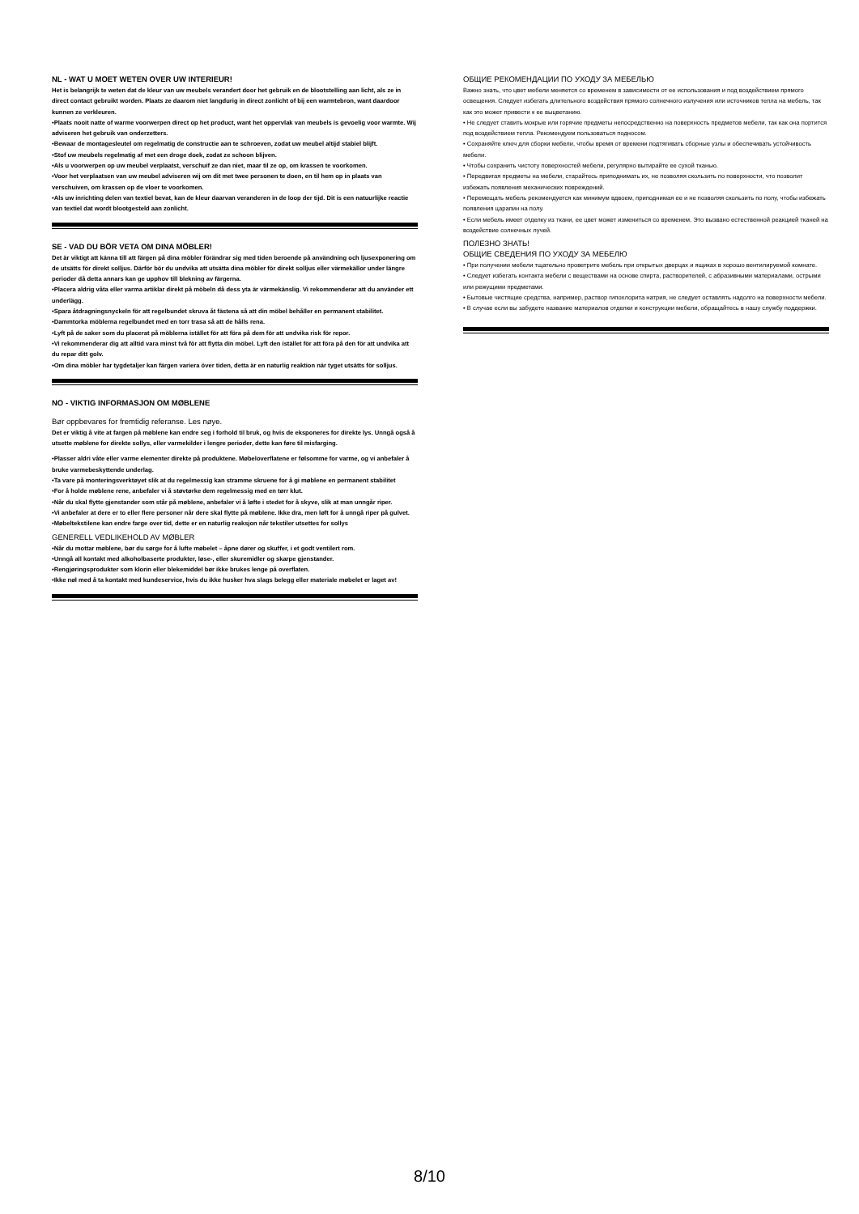NL - WAT U MOET WETEN OVER UW INTERIEUR!
Het is belangrijk te weten dat de kleur van uw meubels verandert door het gebruik en de blootstelling aan licht, als ze in direct contact gebruikt worden. Plaats ze daarom niet langdurig in direct zonlicht of bij een warmtebron, want daardoor kunnen ze verkleuren.
•Plaats nooit natte of warme voorwerpen direct op het product, want het oppervlak van meubels is gevoelig voor warmte. Wij adviseren het gebruik van onderzetters.
•Bewaar de montagesleutel om regelmatig de constructie aan te schroeven, zodat uw meubel altijd stabiel blijft.
•Stof uw meubels regelmatig af met een droge doek, zodat ze schoon blijven.
•Als u voorwerpen op uw meubel verplaatst, verschuif ze dan niet, maar til ze op, om krassen te voorkomen.
•Voor het verplaatsen van uw meubel adviseren wij om dit met twee personen te doen, en til hem op in plaats van verschuiven, om krassen op de vloer te voorkomen.
•Als uw inrichting delen van textiel bevat, kan de kleur daarvan veranderen in de loop der tijd. Dit is een natuurlijke reactie van textiel dat wordt blootgesteld aan zonlicht.
SE - VAD DU BÖR VETA OM DINA MÖBLER!
Det är viktigt att känna till att färgen på dina möbler förändrar sig med tiden beroende på användning och ljusexponering om de utsätts för direkt solljus. Därför bör du undvika att utsätta dina möbler för direkt solljus eller värmekällor under längre perioder då detta annars kan ge upphov till blekning av färgerna.
•Placera aldrig våta eller varma artiklar direkt på möbeln då dess yta är värmekänslig. Vi rekommenderar att du använder ett underlägg.
•Spara åtdragningsnyckeln för att regelbundet skruva åt fästena så att din möbel behåller en permanent stabilitet.
•Dammtorka möblerna regelbundet med en torr trasa så att de hålls rena.
•Lyft på de saker som du placerat på möblerna istället för att föra på dem för att undvika risk för repor.
•Vi rekommenderar dig att alltid vara minst två för att flytta din möbel. Lyft den istället för att föra på den för att undvika att du repar ditt golv.
•Om dina möbler har tygdetaljer kan färgen variera över tiden, detta är en naturlig reaktion när tyget utsätts för solljus.
NO - VIKTIG INFORMASJON OM MØBLENE
Bør oppbevares for fremtidig referanse. Les nøye.
Det er viktig å vite at fargen på møblene kan endre seg i forhold til bruk, og hvis de eksponeres for direkte lys. Unngå også å utsette møblene for direkte sollys, eller varmekilder i lengre perioder, dette kan føre til misfarging.
•Plasser aldri våte eller varme elementer direkte på produktene. Møbeloverflatene er følsomme for varme, og vi anbefaler å bruke varmebeskyttende underlag.
•Ta vare på monteringsverktøyet slik at du regelmessig kan stramme skruene for å gi møblene en permanent stabilitet
•For å holde møblene rene, anbefaler vi å støvtørke dem regelmessig med en tørr klut.
•Når du skal flytte gjenstander som står på møblene, anbefaler vi å løfte i stedet for å skyve, slik at man unngår riper.
•Vi anbefaler at dere er to eller flere personer når dere skal flytte på møblene. Ikke dra, men løft for å unngå riper på gulvet.
•Møbeltekstilene kan endre farge over tid, dette er en naturlig reaksjon når tekstiler utsettes for sollys
GENERELL VEDLIKEHOLD AV MØBLER
•Når du mottar møblene, bør du sørge for å lufte møbelet – åpne dører og skuffer, i et godt ventilert rom.
•Unngå all kontakt med alkoholbaserte produkter, løse-, eller skuremidler og skarpe gjenstander.
•Rengjøringsprodukter som klorin eller blekemiddel bør ikke brukes lenge på overflaten.
•Ikke nøl med å ta kontakt med kundeservice, hvis du ikke husker hva slags belegg eller materiale møbelet er laget av!
ОБЩИЕ РЕКОМЕНДАЦИИ ПО УХОДУ ЗА МЕБЕЛЬЮ
Важно знать, что цвет мебели меняется со временем в зависимости от ее использования и под воздействием прямого освещения. Следует избегать длительного воздействия прямого солнечного излучения или источников тепла на мебель, так как это может привести к ее выцветанию.
• Не следует ставить мокрые или горячие предметы непосредственно на поверхность предметов мебели, так как она портится под воздействием тепла. Рекомендуем пользоваться подносом.
• Сохраняйте ключ для сборки мебели, чтобы время от времени подтягивать сборные узлы и обеспечивать устойчивость мебели.
• Чтобы сохранить чистоту поверхностей мебели, регулярно вытирайте ее сухой тканью.
• Передвигая предметы на мебели, старайтесь приподнимать их, не позволяя скользить по поверхности, что позволит избежать появления механических повреждений.
• Перемещать мебель рекомендуется как минимум вдвоем, приподнимая ее и не позволяя скользить по полу, чтобы избежать появления царапин на полу.
• Если мебель имеет отделку из ткани, ее цвет может измениться со временем. Это вызвано естественной реакцией тканей на воздействие солнечных лучей.
ПОЛЕЗНО ЗНАТЬ!
ОБЩИЕ СВЕДЕНИЯ ПО УХОДУ ЗА МЕБЕЛЮ
• При получении мебели тщательно проветрите мебель при открытых дверцах и ящиках в хорошо вентилируемой комнате.
• Следует избегать контакта мебели с веществами на основе спирта, растворителей, с абразивными материалами, острыми или режущими предметами.
• Бытовые чистящие средства, например, раствор гипохлорита натрия, не следует оставлять надолго на поверхности мебели.
• В случае если вы забудете название материалов отделки и конструкции мебели, обращайтесь в нашу службу поддержки.
8/10